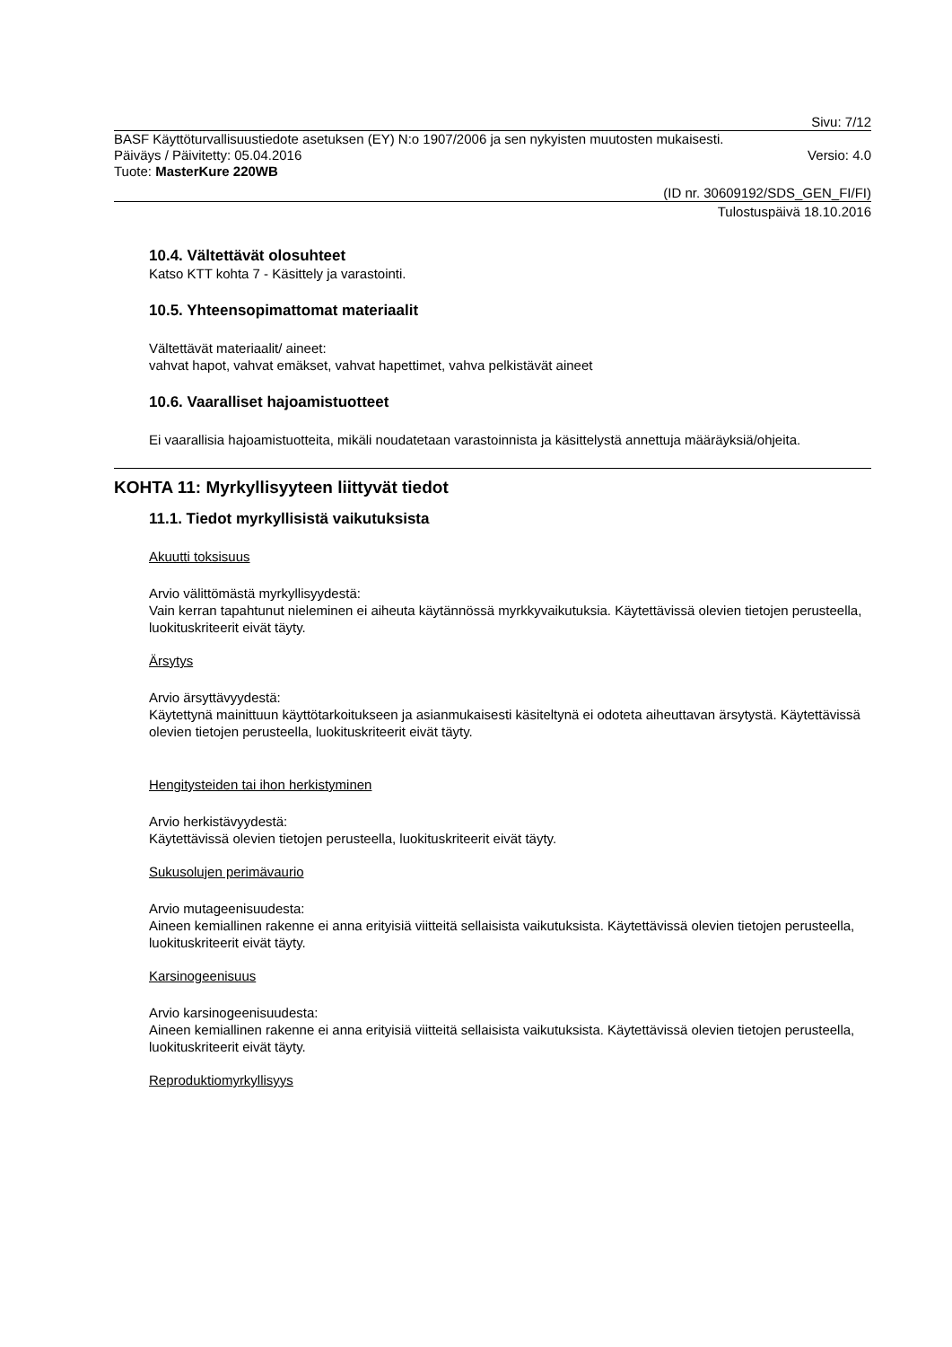Sivu: 7/12
BASF Käyttöturvallisuustiedote asetuksen (EY) N:o 1907/2006 ja sen nykyisten muutosten mukaisesti.
Päiväys / Päivitetty: 05.04.2016 Versio: 4.0
Tuote: MasterKure 220WB
(ID nr. 30609192/SDS_GEN_FI/FI)
Tulostuspäivä 18.10.2016
10.4. Vältettävät olosuhteet
Katso KTT kohta 7 - Käsittely ja varastointi.
10.5. Yhteensopimattomat materiaalit
Vältettävät materiaalit/ aineet:
vahvat hapot, vahvat emäkset, vahvat hapettimet, vahva pelkistävät aineet
10.6. Vaaralliset hajoamistuotteet
Ei vaarallisia hajoamistuotteita, mikäli noudatetaan varastoinnista ja käsittelystä annettuja määräyksiä/ohjeita.
KOHTA 11: Myrkyllisyyteen liittyvät tiedot
11.1. Tiedot myrkyllisistä vaikutuksista
Akuutti toksisuus
Arvio välittömästä myrkyllisyydestä:
Vain kerran tapahtunut nieleminen ei aiheuta käytännössä myrkkyvaikutuksia. Käytettävissä olevien tietojen perusteella, luokituskriteerit eivät täyty.
Ärsytys
Arvio ärsyttävyydestä:
Käytettynä mainittuun käyttötarkoitukseen ja asianmukaisesti käsiteltynä ei odoteta aiheuttavan ärsytystä. Käytettävissä olevien tietojen perusteella, luokituskriteerit eivät täyty.
Hengitysteiden tai ihon herkistyminen
Arvio herkistävyydestä:
Käytettävissä olevien tietojen perusteella, luokituskriteerit eivät täyty.
Sukusolujen perimävaurio
Arvio mutageenisuudesta:
Aineen kemiallinen rakenne ei anna erityisiä viitteitä sellaisista vaikutuksista. Käytettävissä olevien tietojen perusteella, luokituskriteerit eivät täyty.
Karsinogeenisuus
Arvio karsinogeenisuudesta:
Aineen kemiallinen rakenne ei anna erityisiä viitteitä sellaisista vaikutuksista. Käytettävissä olevien tietojen perusteella, luokituskriteerit eivät täyty.
Reproduktiomyrkyllisyys